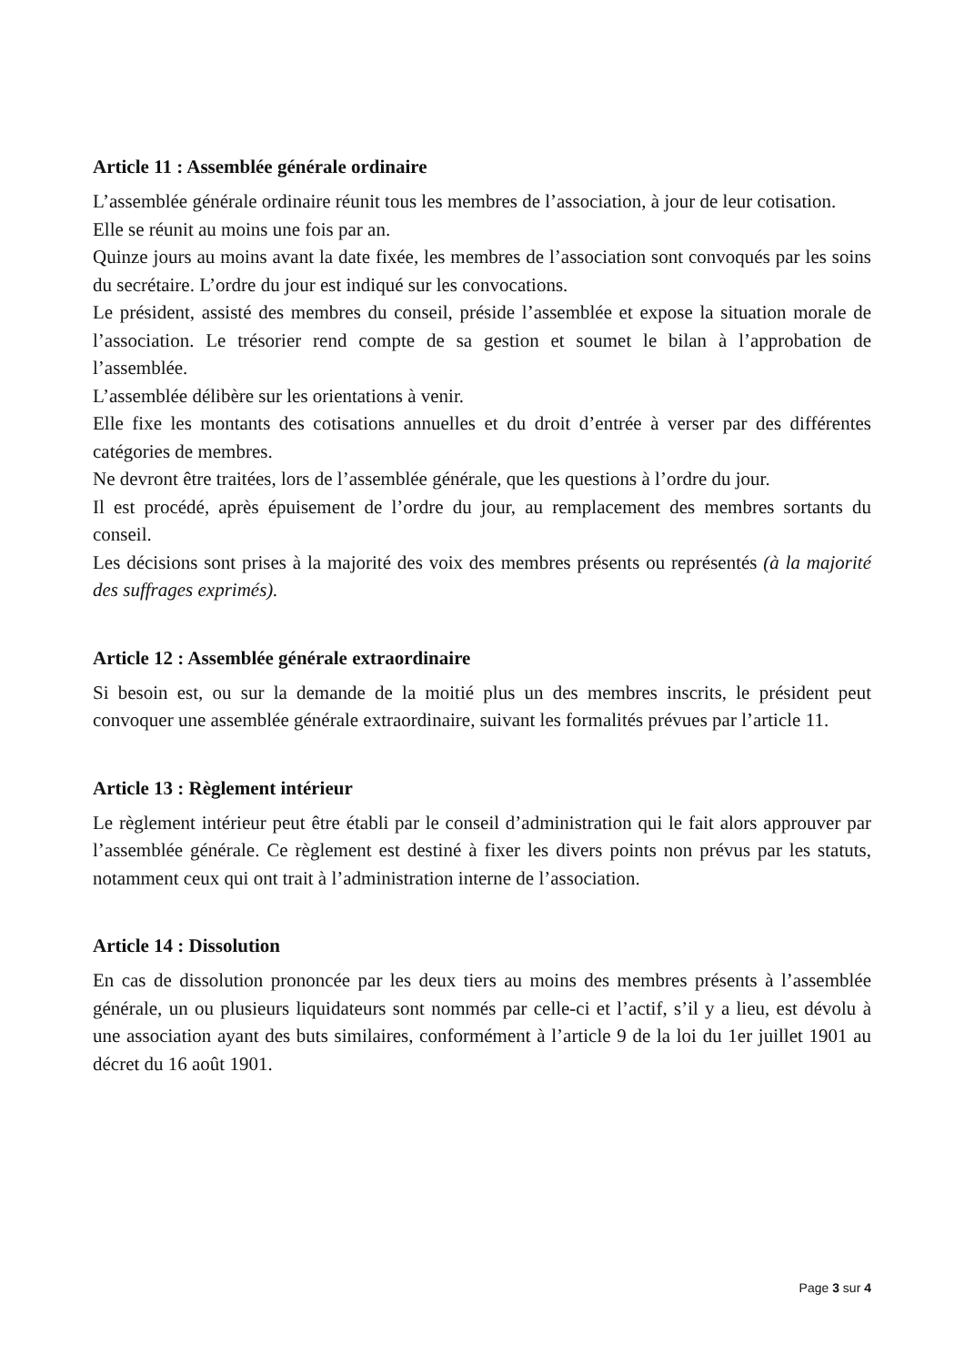Article 11 : Assemblée générale ordinaire
L’assemblée générale ordinaire réunit tous les membres de l’association, à jour de leur cotisation.
Elle se réunit au moins une fois par an.
Quinze jours au moins avant la date fixée, les membres de l’association sont convoqués par les soins du secrétaire. L’ordre du jour est indiqué sur les convocations.
Le président, assisté des membres du conseil, préside l’assemblée et expose la situation morale de l’association. Le trésorier rend compte de sa gestion et soumet le bilan à l’approbation de l’assemblée.
L’assemblée délibère sur les orientations à venir.
Elle fixe les montants des cotisations annuelles et du droit d’entrée à verser par des différentes catégories de membres.
Ne devront être traitées, lors de l’assemblée générale, que les questions à l’ordre du jour.
Il est procédé, après épuisement de l’ordre du jour, au remplacement des membres sortants du conseil.
Les décisions sont prises à la majorité des voix des membres présents ou représentés (à la majorité des suffrages exprimés).
Article 12 : Assemblée générale extraordinaire
Si besoin est, ou sur la demande de la moitié plus un des membres inscrits, le président peut convoquer une assemblée générale extraordinaire, suivant les formalités prévues par l’article 11.
Article 13 : Règlement intérieur
Le règlement intérieur peut être établi par le conseil d’administration qui le fait alors approuver par l’assemblée générale. Ce règlement est destiné à fixer les divers points non prévus par les statuts, notamment ceux qui ont trait à l’administration interne de l’association.
Article 14 : Dissolution
En cas de dissolution prononcée par les deux tiers au moins des membres présents à l’assemblée générale, un ou plusieurs liquidateurs sont nommés par celle-ci et l’actif, s’il y a lieu, est dévolu à une association ayant des buts similaires, conformément à l’article 9 de la loi du 1er juillet 1901 au décret du 16 août 1901.
Page 3 sur 4